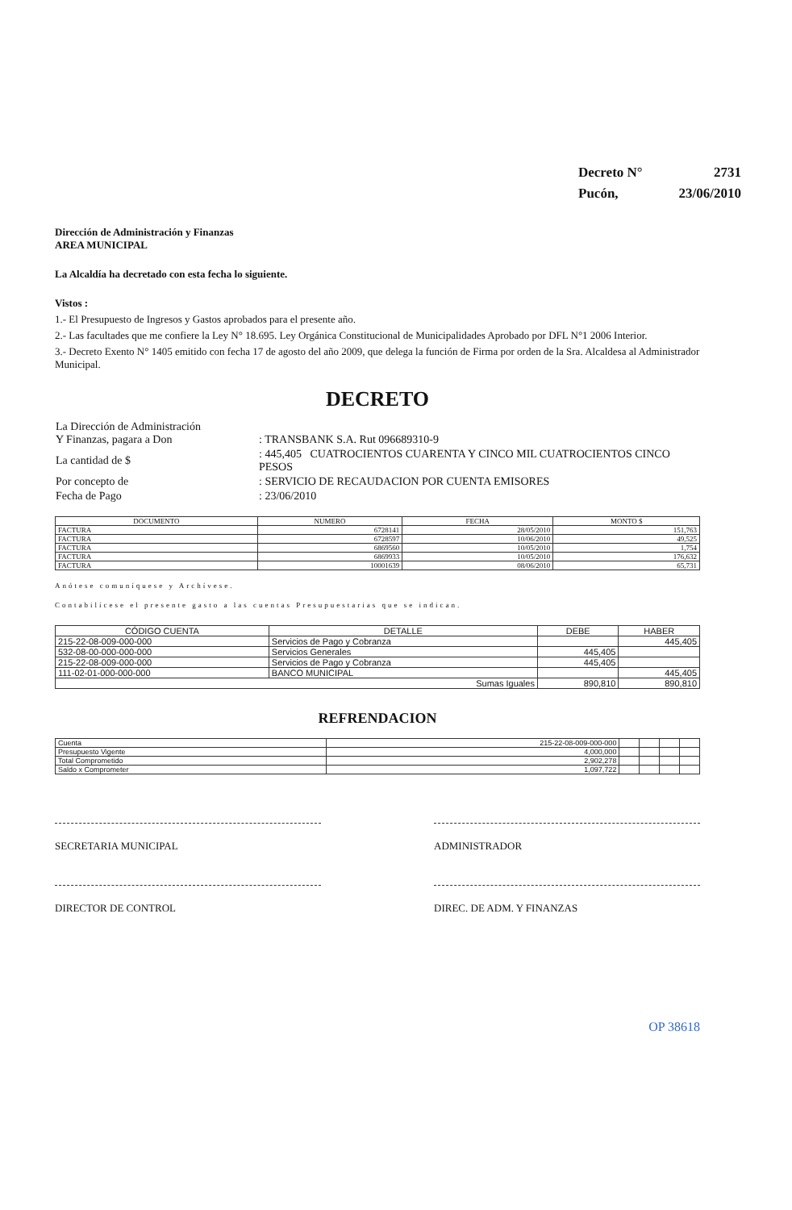| Decreto N° | 2731 |
| Pucón, | 23/06/2010 |
Dirección de Administración y Finanzas
AREA MUNICIPAL
La Alcaldía ha decretado con esta fecha lo siguiente.
Vistos :
1.- El Presupuesto de Ingresos y Gastos aprobados para el presente año.
2.- Las facultades que me confiere la Ley N° 18.695. Ley Orgánica Constitucional de Municipalidades Aprobado por DFL N°1 2006 Interior.
3.- Decreto Exento N° 1405 emitido con fecha 17 de agosto del año 2009, que delega la función de Firma por orden de la Sra. Alcaldesa al Administrador Municipal.
DECRETO
| La Dirección de Administración Y Finanzas, pagara a Don | : TRANSBANK S.A. Rut 096689310-9 |
| La cantidad de $ | : 445,405 CUATROCIENTOS CUARENTA Y CINCO MIL CUATROCIENTOS CINCO PESOS |
| Por concepto de | : SERVICIO DE RECAUDACION POR CUENTA EMISORES |
| Fecha de Pago | : 23/06/2010 |
| DOCUMENTO | NUMERO | FECHA | MONTO $ |
| --- | --- | --- | --- |
| FACTURA | 6728141 | 28/05/2010 | 151,763 |
| FACTURA | 6728597 | 10/06/2010 | 49,525 |
| FACTURA | 6869560 | 10/05/2010 | 1,754 |
| FACTURA | 6869933 | 10/05/2010 | 176,632 |
| FACTURA | 10001639 | 08/06/2010 | 65,731 |
Anótese comuníquese y Archívese.
Contabilícese el presente gasto a las cuentas Presupuestarias que se indican.
| CÓDIGO CUENTA | DETALLE | DEBE | HABER |
| --- | --- | --- | --- |
| 215-22-08-009-000-000 | Servicios de Pago y Cobranza | | 445,405 |
| 532-08-00-000-000-000 | Servicios Generales | 445,405 | |
| 215-22-08-009-000-000 | Servicios de Pago y Cobranza | 445,405 | |
| 111-02-01-000-000-000 | BANCO MUNICIPAL | | 445,405 |
| Sumas Iguales | | 890,810 | 890,810 |
REFRENDACION
| Cuenta | 215-22-08-009-000-000 | | | | |
| Presupuesto Vigente | 4,000,000 | | | | |
| Total Comprometido | 2,902,278 | | | | |
| Saldo x Comprometer | 1,097,722 | | | | |
SECRETARIA MUNICIPAL ADMINISTRADOR
DIRECTOR DE CONTROL DIREC. DE ADM. Y FINANZAS
OP 38618